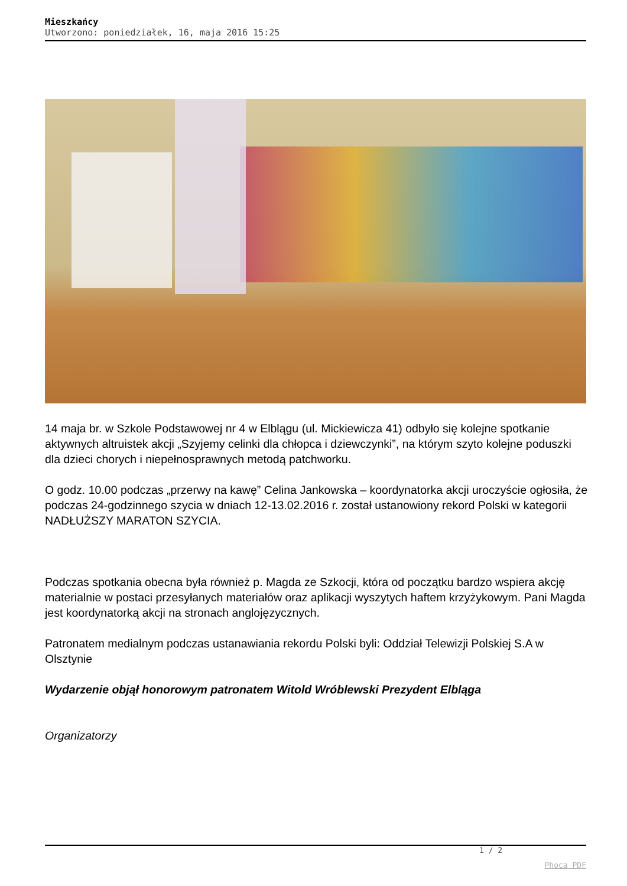Mieszkańcy
Utworzono: poniedziałek, 16, maja 2016 15:25
14 maja br. w Szkole Podstawowej nr 4 w Elblągu (ul. Mickiewicza 41) odbyło się kolejne spotkanie aktywnych altruistek akcji „Szyjemy celinki dla chłopca i dziewczynki”, na którym szyto kolejne poduszki dla dzieci chorych i niepełnosprawnych metodą patchworku.
O godz. 10.00 podczas „przerwy na kawę” Celina Jankowska – koordynatorka akcji uroczyście ogłosiła, że podczas 24-godzinnego szycia w dniach 12-13.02.2016 r. został ustanowiony rekord Polski w kategorii NADŁUŻSZY MARATON SZYCIA.
Podczas spotkania obecna była również p. Magda ze Szkocji, która od początku bardzo wspiera akcję materialnie w postaci przesyłanych materiałów oraz aplikacji wyszytych haftem krzyżykowym. Pani Magda jest koordynatorką akcji na stronach anglojęzycznych.
Patronatem medialnym podczas ustanawiania rekordu Polski byli: Oddział Telewizji Polskiej S.A w Olsztynie
Wydarzenie objął honorowym patronatem Witold Wróblewski Prezydent Elbląga
Organizatorzy
1 / 2
Phoca PDF